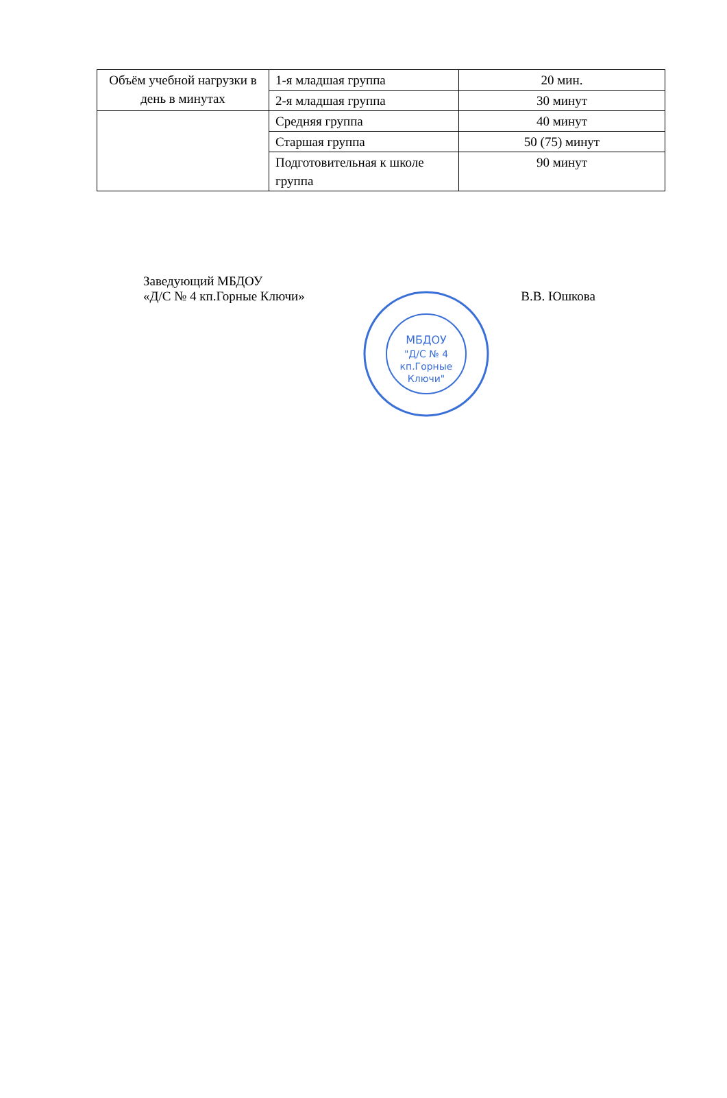| Объём учебной нагрузки в день в минутах | 1-я младшая группа | 20 мин. |
| | 2-я младшая группа | 30 минут |
| | Средняя группа | 40 минут |
| | Старшая группа | 50 (75) минут |
| | Подготовительная к школе группа | 90 минут |
Заведующий МБДОУ
«Д/С № 4 кп.Горные Ключи» В.В. Юшкова
МБДОУ
"Д/С № 4
кп.Горные
Ключи"